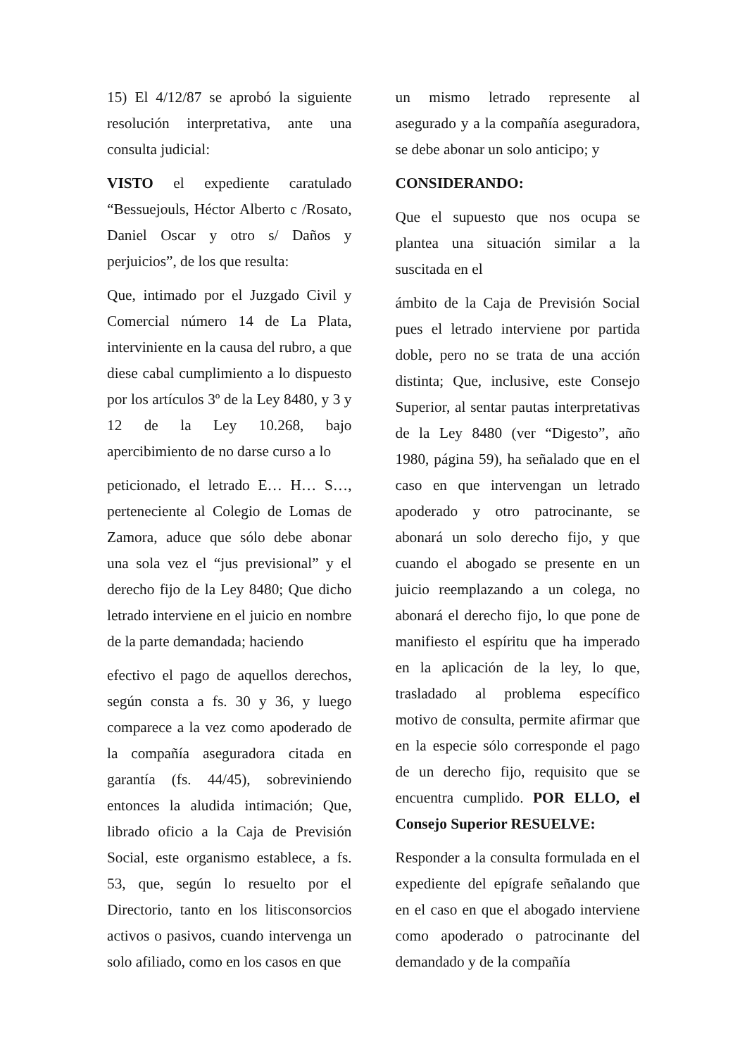15) El 4/12/87 se aprobó la siguiente resolución interpretativa, ante una consulta judicial:
VISTO el expediente caratulado “Bessuejouls, Héctor Alberto c /Rosato, Daniel Oscar y otro s/ Daños y perjuicios”, de los que resulta:
Que, intimado por el Juzgado Civil y Comercial número 14 de La Plata, interviniente en la causa del rubro, a que diese cabal cumplimiento a lo dispuesto por los artículos 3º de la Ley 8480, y 3 y 12 de la Ley 10.268, bajo apercibimiento de no darse curso a lo
peticionado, el letrado E… H… S…, perteneciente al Colegio de Lomas de Zamora, aduce que sólo debe abonar una sola vez el “jus previsional” y el derecho fijo de la Ley 8480; Que dicho letrado interviene en el juicio en nombre de la parte demandada; haciendo
efectivo el pago de aquellos derechos, según consta a fs. 30 y 36, y luego comparece a la vez como apoderado de la compañía aseguradora citada en garantía (fs. 44/45), sobreviniendo entonces la aludida intimación; Que, librado oficio a la Caja de Previsión Social, este organismo establece, a fs. 53, que, según lo resuelto por el Directorio, tanto en los litisconsorcios activos o pasivos, cuando intervenga un solo afiliado, como en los casos en que
un mismo letrado represente al asegurado y a la compañía aseguradora, se debe abonar un solo anticipo; y
CONSIDERANDO:
Que el supuesto que nos ocupa se plantea una situación similar a la suscitada en el
ámbito de la Caja de Previsión Social pues el letrado interviene por partida doble, pero no se trata de una acción distinta; Que, inclusive, este Consejo Superior, al sentar pautas interpretativas de la Ley 8480 (ver “Digesto”, año 1980, página 59), ha señalado que en el caso en que intervengan un letrado apoderado y otro patrocinante, se abonará un solo derecho fijo, y que cuando el abogado se presente en un juicio reemplazando a un colega, no abonará el derecho fijo, lo que pone de manifiesto el espíritu que ha imperado en la aplicación de la ley, lo que, trasladado al problema específico motivo de consulta, permite afirmar que en la especie sólo corresponde el pago de un derecho fijo, requisito que se encuentra cumplido. POR ELLO, el Consejo Superior RESUELVE:
Responder a la consulta formulada en el expediente del epígrafe señalando que en el caso en que el abogado interviene como apoderado o patrocinante del demandado y de la compañía